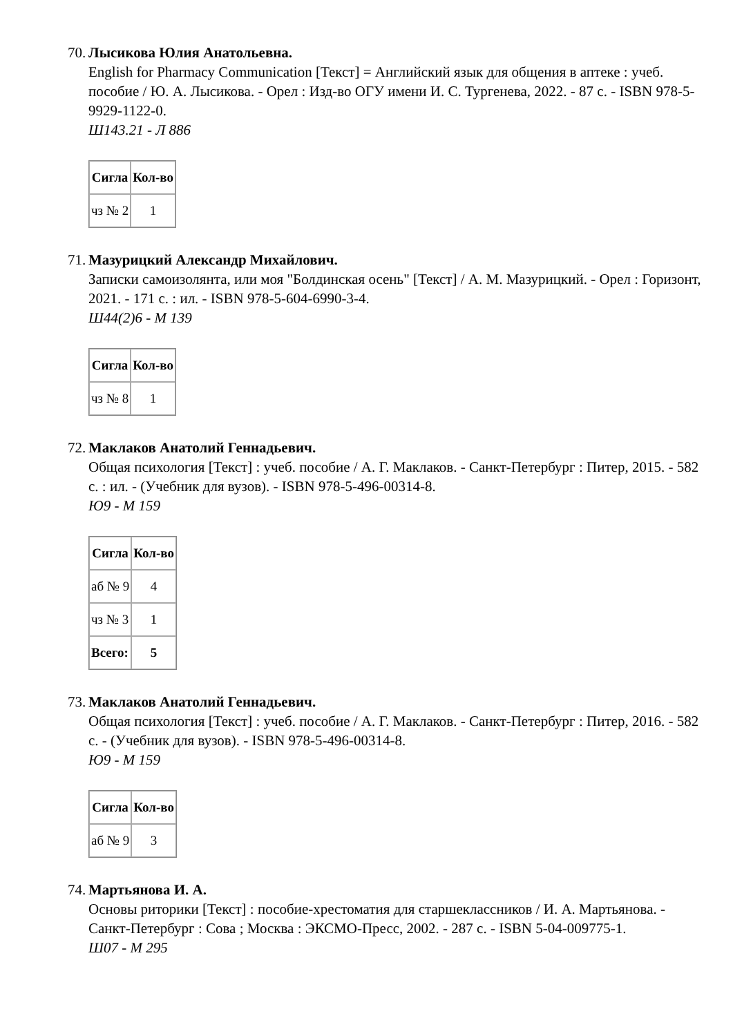70.
Лысикова Юлия Анатольевна.
English for Pharmacy Communication [Текст] = Английский язык для общения в аптеке : учеб. пособие / Ю. А. Лысикова. - Орел : Изд-во ОГУ имени И. С. Тургенева, 2022. - 87 с. - ISBN 978-5-9929-1122-0.
Ш143.21 - Л 886
| Сигла | Кол-во |
| --- | --- |
| чз № 2 | 1 |
71.
Мазурицкий Александр Михайлович.
Записки самоизолянта, или моя "Болдинская осень" [Текст] / А. М. Мазурицкий. - Орел : Горизонт, 2021. - 171 с. : ил. - ISBN 978-5-604-6990-3-4.
Ш44(2)6 - М 139
| Сигла | Кол-во |
| --- | --- |
| чз № 8 | 1 |
72.
Маклаков Анатолий Геннадьевич.
Общая психология [Текст] : учеб. пособие / А. Г. Маклаков. - Санкт-Петербург : Питер, 2015. - 582 с. : ил. - (Учебник для вузов). - ISBN 978-5-496-00314-8.
Ю9 - М 159
| Сигла | Кол-во |
| --- | --- |
| аб № 9 | 4 |
| чз № 3 | 1 |
| Всего: | 5 |
73.
Маклаков Анатолий Геннадьевич.
Общая психология [Текст] : учеб. пособие / А. Г. Маклаков. - Санкт-Петербург : Питер, 2016. - 582 с. - (Учебник для вузов). - ISBN 978-5-496-00314-8.
Ю9 - М 159
| Сигла | Кол-во |
| --- | --- |
| аб № 9 | 3 |
74.
Мартьянова И. А.
Основы риторики [Текст] : пособие-хрестоматия для старшеклассников / И. А. Мартьянова. - Санкт-Петербург : Сова ; Москва : ЭКСМО-Пресс, 2002. - 287 с. - ISBN 5-04-009775-1.
Ш07 - М 295